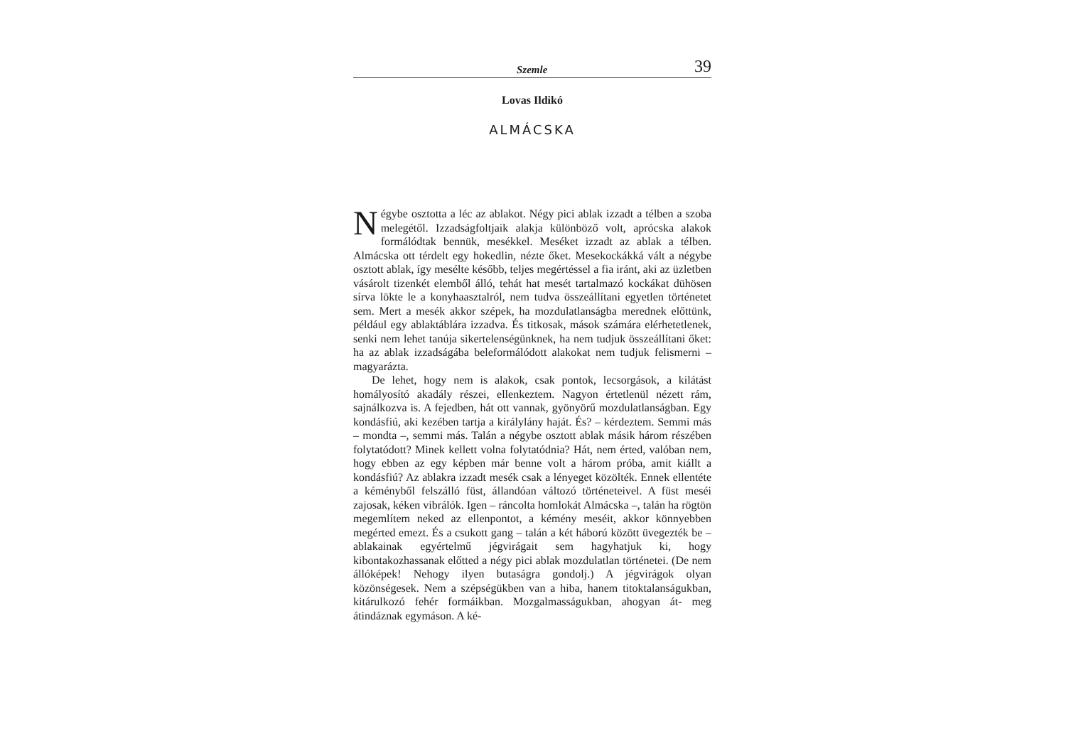Szemle 39
Lovas Ildikó
ALMÁCSKA
Négybe osztotta a léc az ablakot. Négy pici ablak izzadt a télben a szoba melegétől. Izzadságfoltjaik alakja különböző volt, aprócska alakok formálódtak bennük, mesékkel. Meséket izzadt az ablak a télben. Almácska ott térdelt egy hokedlin, nézte őket. Mesekockákká vált a négybe osztott ablak, így mesélte később, teljes megértéssel a fia iránt, aki az üzletben vásárolt tizenkét elemből álló, tehát hat mesét tartalmazó kockákat dühösen sírva lökte le a konyhaasztalról, nem tudva összeállítani egyetlen történetet sem. Mert a mesék akkor szépek, ha mozdulatlanságba merednek előttünk, például egy ablaktáblára izzadva. És titkosak, mások számára elérhetetlenek, senki nem lehet tanúja sikertelenségünknek, ha nem tudjuk összeállítani őket: ha az ablak izzadságába beleformálódott alakokat nem tudjuk felismerni – magyarázta.
De lehet, hogy nem is alakok, csak pontok, lecsorgások, a kilátást homályosító akadály részei, ellenkeztem. Nagyon értetlenül nézett rám, sajnálkozva is. A fejedben, hát ott vannak, gyönyörű mozdulatlanságban. Egy kondásfiú, aki kezében tartja a királylány haját. És? – kérdeztem. Semmi más – mondta –, semmi más. Talán a négybe osztott ablak másik három részében folytatódott? Minek kellett volna folytatódnia? Hát, nem érted, valóban nem, hogy ebben az egy képben már benne volt a három próba, amit kiállt a kondásfiú? Az ablakra izzadt mesék csak a lényeget közölték. Ennek ellentéte a kéményből felszálló füst, állandóan változó történeteivel. A füst meséi zajosak, kéken vibrálók. Igen – ráncolta homlokát Almácska –, talán ha rögtön megemlítem neked az ellenpontot, a kémény meséit, akkor könnyebben megérted emezt. És a csukott gang – talán a két háború között üvegezték be – ablakainak egyértelmű jégvirágait sem hagyhatjuk ki, hogy kibontakozhassanak előtted a négy pici ablak mozdulatlan történetei. (De nem állóképek! Nehogy ilyen butaságra gondolj.) A jégvirágok olyan közönségesek. Nem a szépségükben van a hiba, hanem titoktalanságukban, kitárulkozó fehér formáikban. Mozgalmasságukban, ahogyan át- meg átindáznak egymáson. A ké-